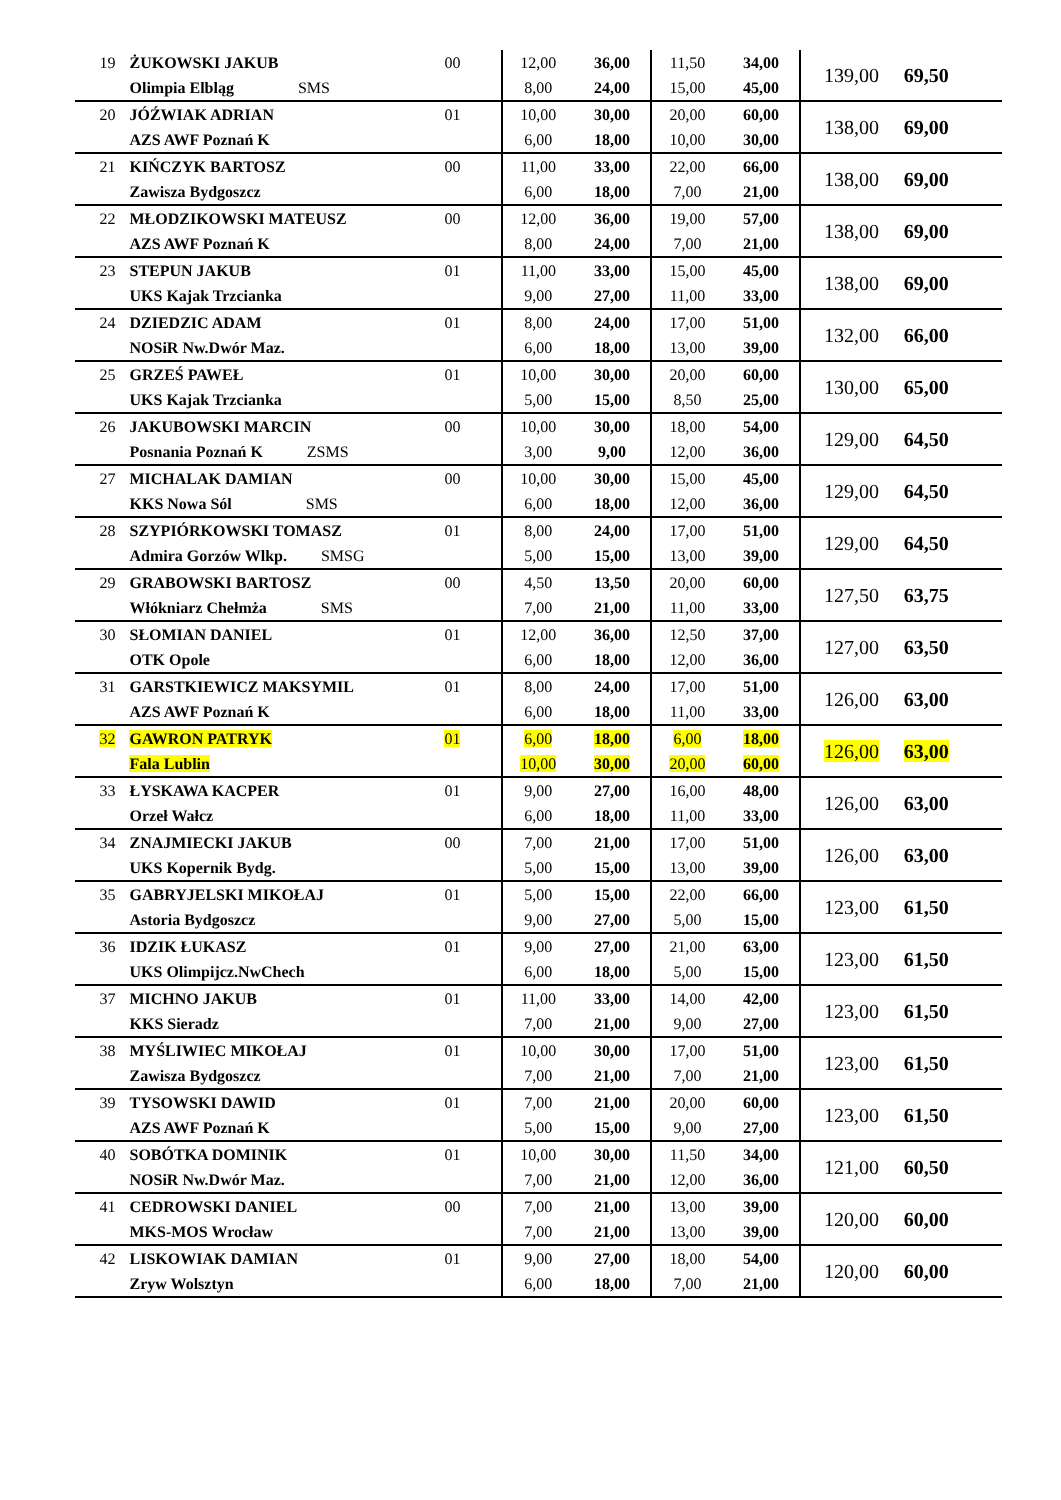| 19 | ŻUKOWSKI JAKUB Olimpia Elbląg SMS | 00 | 12,00 8,00 | 36,00 24,00 | 11,50 15,00 | 34,00 45,00 | 139,00 | 69,50 |
| 20 | JÓŹWIAK ADRIAN AZS AWF Poznań K | 01 | 10,00 6,00 | 30,00 18,00 | 20,00 10,00 | 60,00 30,00 | 138,00 | 69,00 |
| 21 | KIŃCZYK BARTOSZ Zawisza Bydgoszcz | 00 | 11,00 6,00 | 33,00 18,00 | 22,00 7,00 | 66,00 21,00 | 138,00 | 69,00 |
| 22 | MŁODZIKOWSKI MATEUSZ AZS AWF Poznań K | 00 | 12,00 8,00 | 36,00 24,00 | 19,00 7,00 | 57,00 21,00 | 138,00 | 69,00 |
| 23 | STEPUN JAKUB UKS Kajak Trzcianka | 01 | 11,00 9,00 | 33,00 27,00 | 15,00 11,00 | 45,00 33,00 | 138,00 | 69,00 |
| 24 | DZIEDZIC ADAM NOSiR Nw.Dwór Maz. | 01 | 8,00 6,00 | 24,00 18,00 | 17,00 13,00 | 51,00 39,00 | 132,00 | 66,00 |
| 25 | GRZEŚ PAWEŁ UKS Kajak Trzcianka | 01 | 10,00 5,00 | 30,00 15,00 | 20,00 8,50 | 60,00 25,00 | 130,00 | 65,00 |
| 26 | JAKUBOWSKI MARCIN Posnania Poznań K ZSMS | 00 | 10,00 3,00 | 30,00 9,00 | 18,00 12,00 | 54,00 36,00 | 129,00 | 64,50 |
| 27 | MICHALAK DAMIAN KKS Nowa Sól SMS | 00 | 10,00 6,00 | 30,00 18,00 | 15,00 12,00 | 45,00 36,00 | 129,00 | 64,50 |
| 28 | SZYPIÓRKOWSKI TOMASZ Admira Gorzów Wlkp. SMSG | 01 | 8,00 5,00 | 24,00 15,00 | 17,00 13,00 | 51,00 39,00 | 129,00 | 64,50 |
| 29 | GRABOWSKI BARTOSZ Włókniarz Chełmża SMS | 00 | 4,50 7,00 | 13,50 21,00 | 20,00 11,00 | 60,00 33,00 | 127,50 | 63,75 |
| 30 | SŁOMIAN DANIEL OTK Opole | 01 | 12,00 6,00 | 36,00 18,00 | 12,50 12,00 | 37,00 36,00 | 127,00 | 63,50 |
| 31 | GARSTKIEWICZ MAKSYMIL AZS AWF Poznań K | 01 | 8,00 6,00 | 24,00 18,00 | 17,00 11,00 | 51,00 33,00 | 126,00 | 63,00 |
| 32 | GAWRON PATRYK Fala Lublin | 01 | 6,00 10,00 | 18,00 30,00 | 6,00 20,00 | 18,00 60,00 | 126,00 | 63,00 |
| 33 | ŁYSKAWA KACPER Orzeł Wałcz | 01 | 9,00 6,00 | 27,00 18,00 | 16,00 11,00 | 48,00 33,00 | 126,00 | 63,00 |
| 34 | ZNAJMIECKI JAKUB UKS Kopernik Bydg. | 00 | 7,00 5,00 | 21,00 15,00 | 17,00 13,00 | 51,00 39,00 | 126,00 | 63,00 |
| 35 | GABRYJELSKI MIKOŁAJ Astoria Bydgoszcz | 01 | 5,00 9,00 | 15,00 27,00 | 22,00 5,00 | 66,00 15,00 | 123,00 | 61,50 |
| 36 | IDZIK ŁUKASZ UKS Olimpijcz.NwChech | 01 | 9,00 6,00 | 27,00 18,00 | 21,00 5,00 | 63,00 15,00 | 123,00 | 61,50 |
| 37 | MICHNO JAKUB KKS Sieradz | 01 | 11,00 7,00 | 33,00 21,00 | 14,00 9,00 | 42,00 27,00 | 123,00 | 61,50 |
| 38 | MYŚLIWIEC MIKOŁAJ Zawisza Bydgoszcz | 01 | 10,00 7,00 | 30,00 21,00 | 17,00 7,00 | 51,00 21,00 | 123,00 | 61,50 |
| 39 | TYSOWSKI DAWID AZS AWF Poznań K | 01 | 7,00 5,00 | 21,00 15,00 | 20,00 9,00 | 60,00 27,00 | 123,00 | 61,50 |
| 40 | SOBÓTKA DOMINIK NOSiR Nw.Dwór Maz. | 01 | 10,00 7,00 | 30,00 21,00 | 11,50 12,00 | 34,00 36,00 | 121,00 | 60,50 |
| 41 | CEDROWSKI DANIEL MKS-MOS Wrocław | 00 | 7,00 7,00 | 21,00 21,00 | 13,00 13,00 | 39,00 39,00 | 120,00 | 60,00 |
| 42 | LISKOWIAK DAMIAN Zryw Wolsztyn | 01 | 9,00 6,00 | 27,00 18,00 | 18,00 7,00 | 54,00 21,00 | 120,00 | 60,00 |